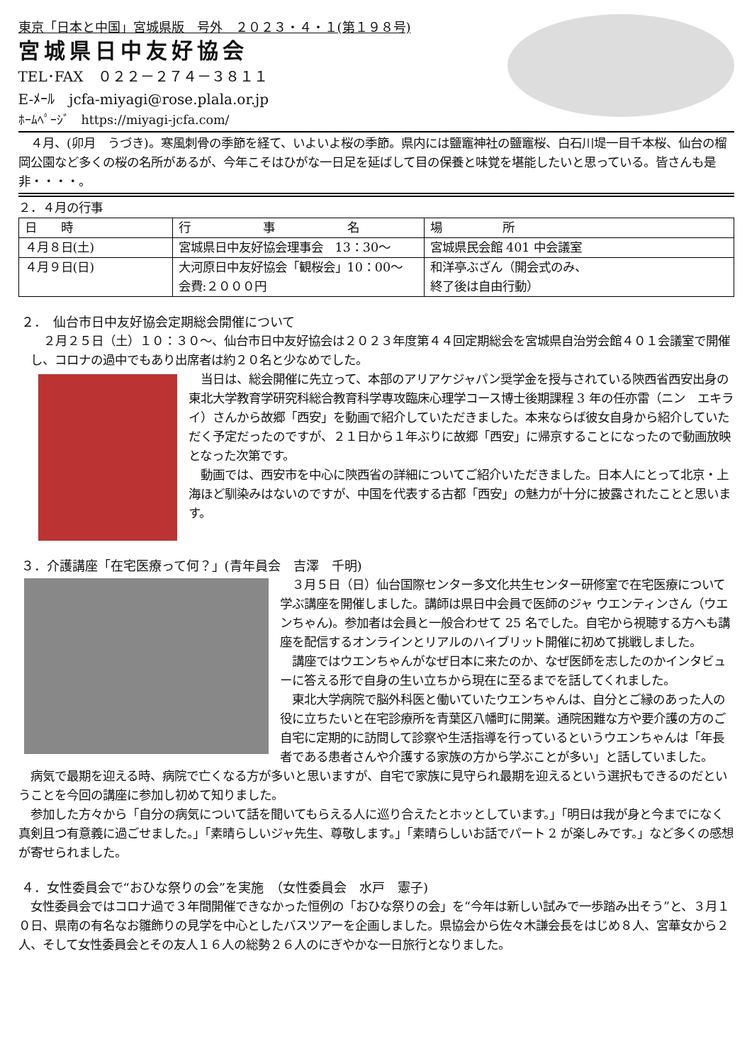東京「日本と中国」宮城県版　号外　２０２３・４・１(第１９８号)
宮城県日中友好協会
TEL･FAX　０２２－２７４－３８１１
E-ﾒｰﾙ　jcfa-miyagi@rose.plala.or.jp
ﾎｰﾑﾍﾟｰｼﾞ　https://miyagi-jcfa.com/
４月、(卯月　うづき)。寒風刺骨の季節を経て、いよいよ桜の季節。県内には鹽竈神社の鹽竈桜、白石川堤一目千本桜、仙台の榴岡公園など多くの桜の名所があるが、今年こそはひがな一日足を延ばして目の保養と味覚を堪能したいと思っている。皆さんも是非・・・・。
２．４月の行事
| 日 時 | 行 事 名 | 場 所 |
| --- | --- | --- |
| ４月８日(土) | 宮城県日中友好協会理事会 13：30～ | 宮城県民会館 401 中会議室 |
| ４月９日(日) | 大河原日中友好協会「観桜会」10：00～ 会費:２０００円 | 和洋亭ぶざん（開会式のみ、 終了後は自由行動） |
２．　仙台市日中友好協会定期総会開催について
２月２５日（土）１０：３０～、仙台市日中友好協会は２０２３年度第４４回定期総会を宮城県自治労会館４０１会議室で開催し、コロナの過中でもあり出席者は約２０名と少なめでした。
当日は、総会開催に先立って、本部のアリアケジャパン奨学金を授与されている陝西省西安出身の東北大学教育学研究科総合教育科学専攻臨床心理学コース博士後期課程 3 年の任亦雷（ニン　エキライ）さんから故郷「西安」を動画で紹介していただきました。本来ならば彼女自身から紹介していただく予定だったのですが、２１日から１年ぶりに故郷「西安」に帰京することになったので動画放映となった次第です。
動画では、西安市を中心に陝西省の詳細についてご紹介いただきました。日本人にとって北京・上海ほど馴染みはないのですが、中国を代表する古都「西安」の魅力が十分に披露されたことと思います。
３．介護講座「在宅医療って何？」(青年員会　吉澤　千明)
３月５日（日）仙台国際センター多文化共生センター研修室で在宅医療について学ぶ講座を開催しました。講師は県日中会員で医師のジャ ウエンティンさん（ウエンちゃん)。参加者は会員と一般合わせて 25 名でした。自宅から視聴する方へも講座を配信するオンラインとリアルのハイブリット開催に初めて挑戦しました。
講座ではウエンちゃんがなぜ日本に来たのか、なぜ医師を志したのかインタビューに答える形で自身の生い立ちから現在に至るまでを話してくれました。
東北大学病院で脳外科医と働いていたウエンちゃんは、自分とご縁のあった人の役に立ちたいと在宅診療所を青葉区八幡町に開業。通院困難な方や要介護の方のご自宅に定期的に訪問して診察や生活指導を行っているというウエンちゃんは「年長者である患者さんや介護する家族の方から学ぶことが多い」と話していました。
病気で最期を迎える時、病院で亡くなる方が多いと思いますが、自宅で家族に見守られ最期を迎えるという選択もできるのだということを今回の講座に参加し初めて知りました。
参加した方々から「自分の病気について話を聞いてもらえる人に巡り合えたとホッとしています。」「明日は我が身と今までになく真剣且つ有意義に過ごせました。」「素晴らしいジャ先生、尊敬します。」「素晴らしいお話でパート 2 が楽しみです。」など多くの感想が寄せられました。
４．女性委員会で“おひな祭りの会”を実施　（女性委員会　水戸　憲子)
女性委員会ではコロナ過で３年間開催できなかった恒例の「おひな祭りの会」を“今年は新しい試みで一歩踏み出そう”と、３月１０日、県南の有名なお雛飾りの見学を中心としたバスツアーを企画しました。県協会から佐々木謙会長をはじめ８人、宮華女から２人、そして女性委員会とその友人１６人の総勢２６人のにぎやかな一日旅行となりました。